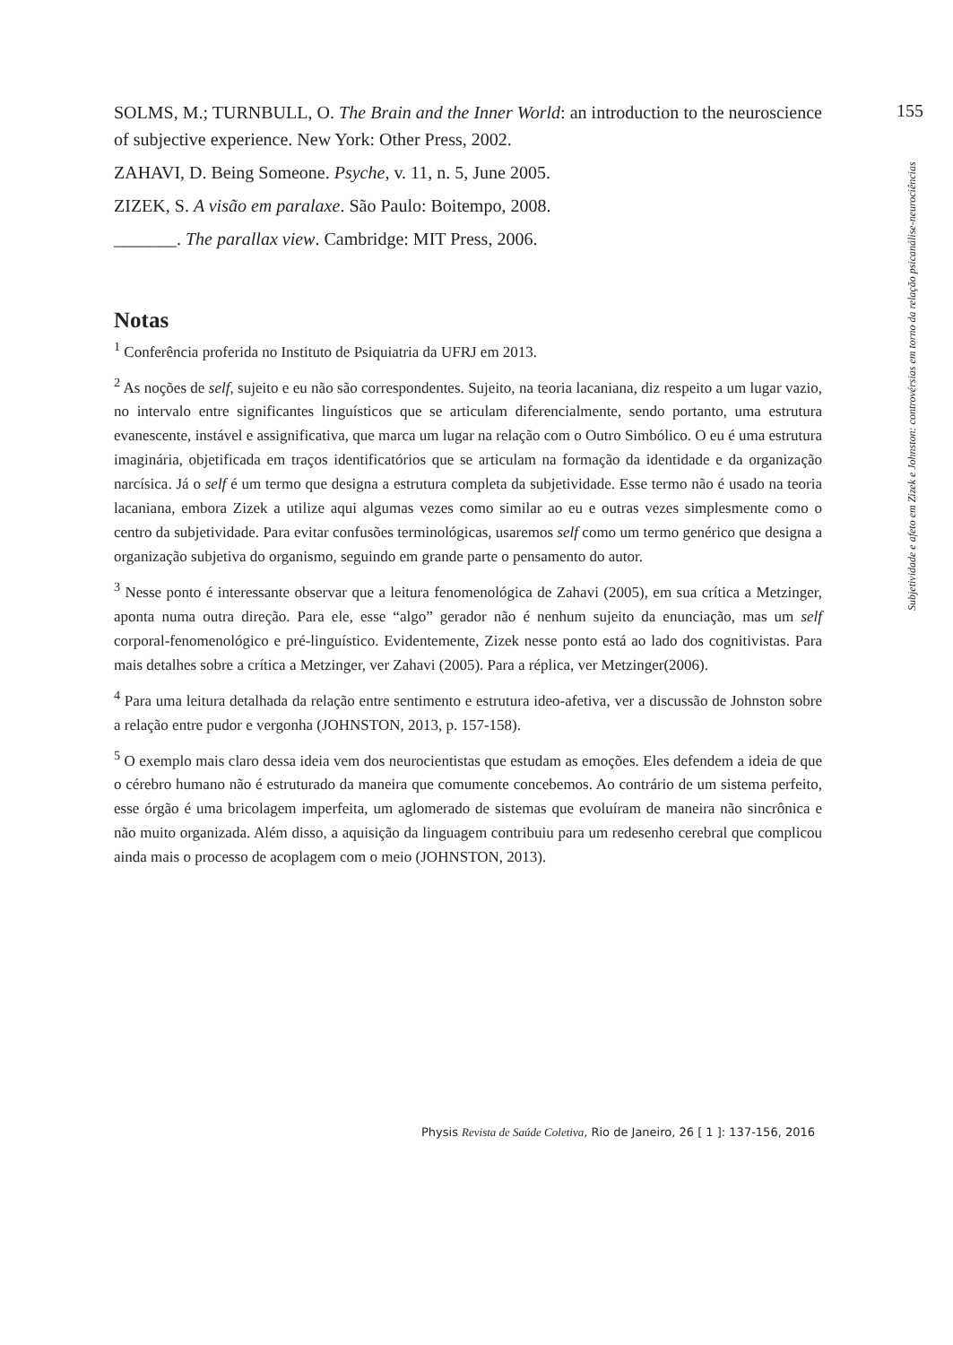155
Subjetividade e afeto em Zizek e Johnston: controvérsias em torno da relação psicanálise-neurociências
SOLMS, M.; TURNBULL, O. The Brain and the Inner World: an introduction to the neuroscience of subjective experience. New York: Other Press, 2002.
ZAHAVI, D. Being Someone. Psyche, v. 11, n. 5, June 2005.
ZIZEK, S. A visão em paralaxe. São Paulo: Boitempo, 2008.
_______. The parallax view. Cambridge: MIT Press, 2006.
Notas
<sup>1</sup> Conferência proferida no Instituto de Psiquiatria da UFRJ em 2013.
<sup>2</sup> As noções de self, sujeito e eu não são correspondentes. Sujeito, na teoria lacaniana, diz respeito a um lugar vazio, no intervalo entre significantes linguísticos que se articulam diferencialmente, sendo portanto, uma estrutura evanescente, instável e assignificativa, que marca um lugar na relação com o Outro Simbólico. O eu é uma estrutura imaginária, objetificada em traços identificatórios que se articulam na formação da identidade e da organização narcísica. Já o self é um termo que designa a estrutura completa da subjetividade. Esse termo não é usado na teoria lacaniana, embora Zizek a utilize aqui algumas vezes como similar ao eu e outras vezes simplesmente como o centro da subjetividade. Para evitar confusões terminológicas, usaremos self como um termo genérico que designa a organização subjetiva do organismo, seguindo em grande parte o pensamento do autor.
<sup>3</sup> Nesse ponto é interessante observar que a leitura fenomenológica de Zahavi (2005), em sua crítica a Metzinger, aponta numa outra direção. Para ele, esse “algo” gerador não é nenhum sujeito da enunciação, mas um self corporal-fenomenológico e pré-linguístico. Evidentemente, Zizek nesse ponto está ao lado dos cognitivistas. Para mais detalhes sobre a crítica a Metzinger, ver Zahavi (2005). Para a réplica, ver Metzinger(2006).
<sup>4</sup> Para uma leitura detalhada da relação entre sentimento e estrutura ideo-afetiva, ver a discussão de Johnston sobre a relação entre pudor e vergonha (JOHNSTON, 2013, p. 157-158).
<sup>5</sup> O exemplo mais claro dessa ideia vem dos neurocientistas que estudam as emoções. Eles defendem a ideia de que o cérebro humano não é estruturado da maneira que comumente concebemos. Ao contrário de um sistema perfeito, esse órgão é uma bricolagem imperfeita, um aglomerado de sistemas que evoluíram de maneira não sincrônica e não muito organizada. Além disso, a aquisição da linguagem contribuiu para um redesenho cerebral que complicou ainda mais o processo de acoplagem com o meio (JOHNSTON, 2013).
Physis Revista de Saúde Coletiva, Rio de Janeiro, 26 [ 1 ]: 137-156, 2016